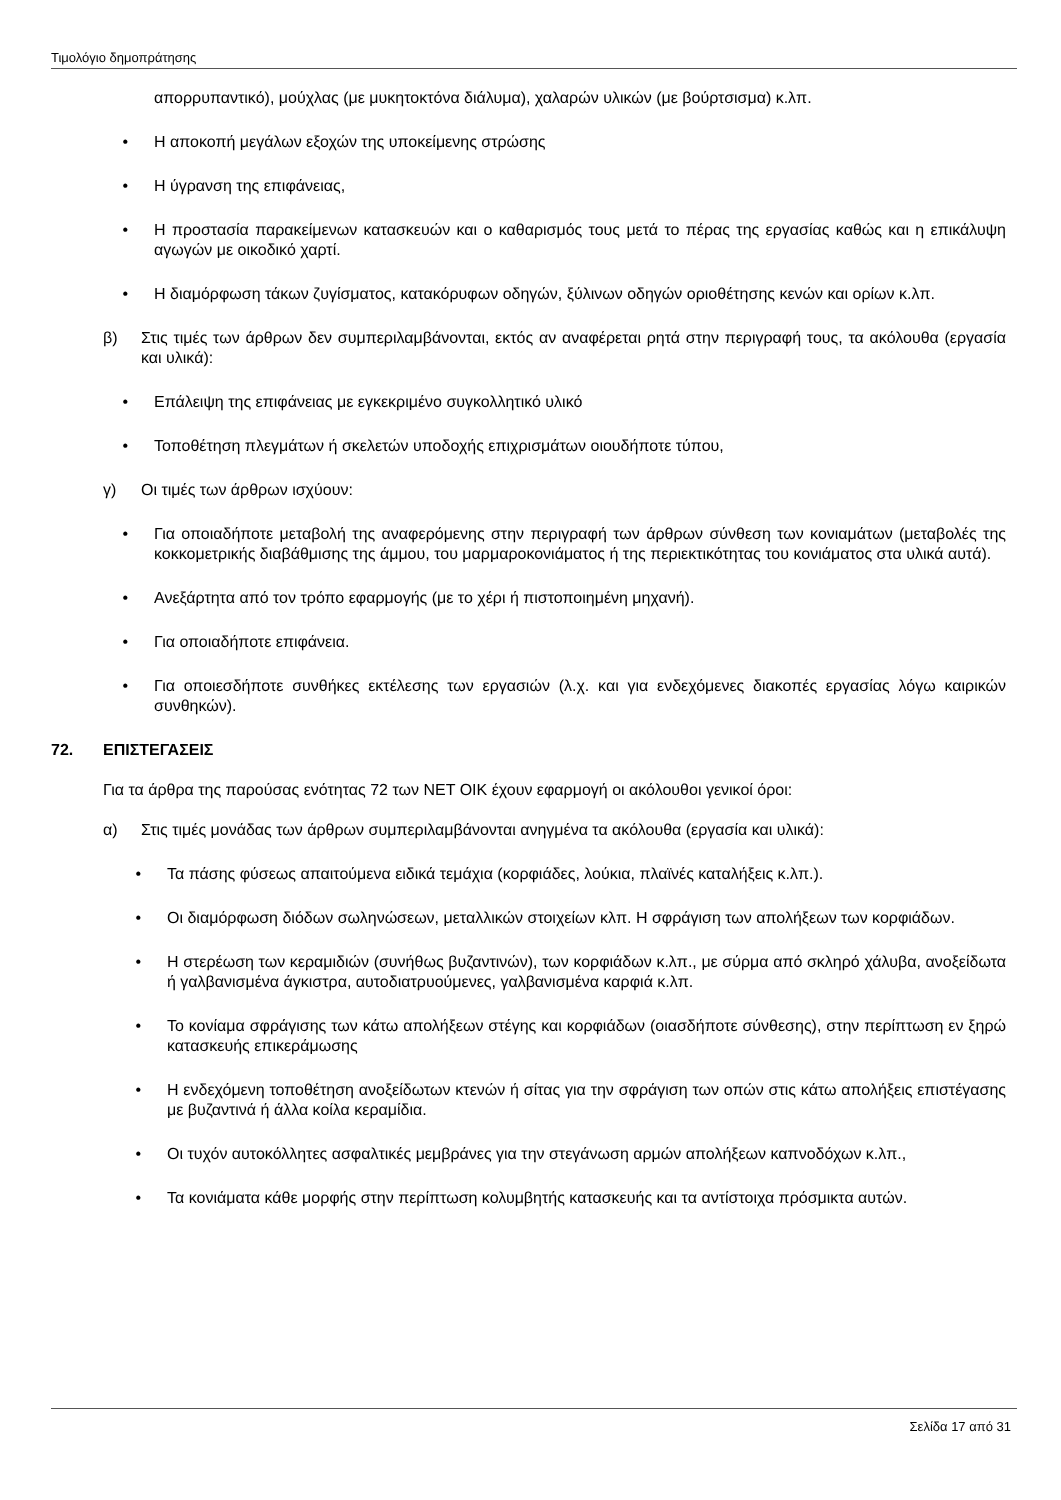Τιμολόγιο δημοπράτησης
απορρυπαντικό), μούχλας (με μυκητοκτόνα διάλυμα), χαλαρών υλικών (με βούρτσισμα) κ.λπ.
• Η αποκοπή μεγάλων εξοχών της υποκείμενης στρώσης
• Η ύγρανση της επιφάνειας,
• Η προστασία παρακείμενων κατασκευών και ο καθαρισμός τους μετά το πέρας της εργασίας καθώς και η επικάλυψη αγωγών με οικοδικό χαρτί.
• Η διαμόρφωση τάκων ζυγίσματος, κατακόρυφων οδηγών, ξύλινων οδηγών οριοθέτησης κενών και ορίων κ.λπ.
β) Στις τιμές των άρθρων δεν συμπεριλαμβάνονται, εκτός αν αναφέρεται ρητά στην περιγραφή τους, τα ακόλουθα (εργασία και υλικά):
• Επάλειψη της επιφάνειας με εγκεκριμένο συγκολλητικό υλικό
• Τοποθέτηση πλεγμάτων ή σκελετών υποδοχής επιχρισμάτων οιουδήποτε τύπου,
γ) Οι τιμές των άρθρων ισχύουν:
• Για οποιαδήποτε μεταβολή της αναφερόμενης στην περιγραφή των άρθρων σύνθεση των κονιαμάτων (μεταβολές της κοκκομετρικής διαβάθμισης της άμμου, του μαρμαροκονιάματος ή της περιεκτικότητας του κονιάματος στα υλικά αυτά).
• Ανεξάρτητα από τον τρόπο εφαρμογής (με το χέρι ή πιστοποιημένη μηχανή).
• Για οποιαδήποτε επιφάνεια.
• Για οποιεσδήποτε συνθήκες εκτέλεσης των εργασιών (λ.χ. και για ενδεχόμενες διακοπές εργασίας λόγω καιρικών συνθηκών).
72. ΕΠΙΣΤΕΓΑΣΕΙΣ
Για τα άρθρα της παρούσας ενότητας 72 των ΝΕΤ ΟΙΚ έχουν εφαρμογή οι ακόλουθοι γενικοί όροι:
α) Στις τιμές μονάδας των άρθρων συμπεριλαμβάνονται ανηγμένα τα ακόλουθα (εργασία και υλικά):
• Τα πάσης φύσεως απαιτούμενα ειδικά τεμάχια (κορφιάδες, λούκια, πλαϊνές καταλήξεις κ.λπ.).
• Οι διαμόρφωση διόδων σωληνώσεων, μεταλλικών στοιχείων κλπ. Η σφράγιση των απολήξεων των κορφιάδων.
• Η στερέωση των κεραμιδιών (συνήθως βυζαντινών), των κορφιάδων κ.λπ., με σύρμα από σκληρό χάλυβα, ανοξείδωτα ή γαλβανισμένα άγκιστρα, αυτοδιατρυούμενες, γαλβανισμένα καρφιά κ.λπ.
• Το κονίαμα σφράγισης των κάτω απολήξεων στέγης και κορφιάδων (οιασδήποτε σύνθεσης), στην περίπτωση εν ξηρώ κατασκευής επικεράμωσης
• Η ενδεχόμενη τοποθέτηση ανοξείδωτων κτενών ή σίτας για την σφράγιση των οπών στις κάτω απολήξεις επιστέγασης με βυζαντινά ή άλλα κοίλα κεραμίδια.
• Οι τυχόν αυτοκόλλητες ασφαλτικές μεμβράνες για την στεγάνωση αρμών απολήξεων καπνοδόχων κ.λπ.,
• Τα κονιάματα κάθε μορφής στην περίπτωση κολυμβητής κατασκευής και τα αντίστοιχα πρόσμικτα αυτών.
Σελίδα 17 από 31